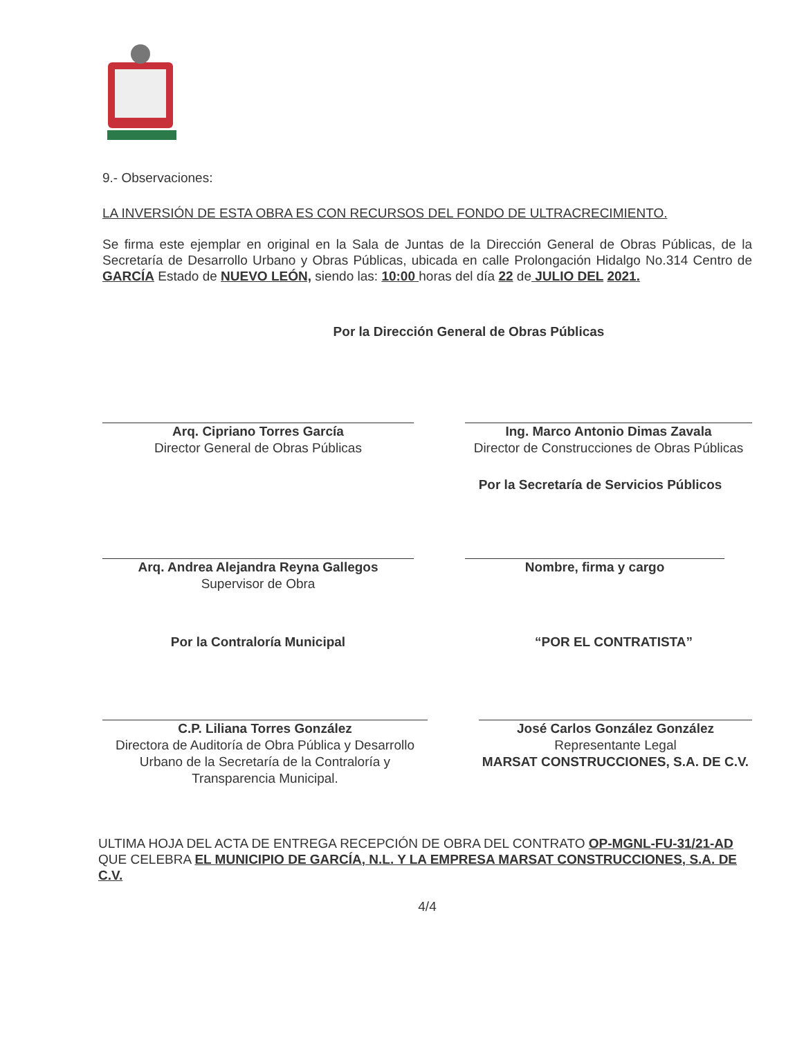9.- Observaciones:
LA INVERSIÓN DE ESTA OBRA ES CON RECURSOS DEL FONDO DE ULTRACRECIMIENTO.
Se firma este ejemplar en original en la Sala de Juntas de la Dirección General de Obras Públicas, de la Secretaría de Desarrollo Urbano y Obras Públicas, ubicada en calle Prolongación Hidalgo No.314 Centro de GARCÍA Estado de NUEVO LEÓN, siendo las: 10:00 horas del día 22 de JULIO DEL 2021.
Por la Dirección General de Obras Públicas
Arq. Cipriano Torres García
Director General de Obras Públicas
Ing. Marco Antonio Dimas Zavala
Director de Construcciones de Obras Públicas
Por la Secretaría de Servicios Públicos
Arq. Andrea Alejandra Reyna Gallegos
Supervisor de Obra
Nombre, firma y cargo
Por la Contraloría Municipal “POR EL CONTRATISTA”
C.P. Liliana Torres González
Directora de Auditoría de Obra Pública y Desarrollo Urbano de la Secretaría de la Contraloría y Transparencia Municipal.
José Carlos González González
Representante Legal
MARSAT CONSTRUCCIONES, S.A. DE C.V.
ULTIMA HOJA DEL ACTA DE ENTREGA RECEPCIÓN DE OBRA DEL CONTRATO OP-MGNL-FU-31/21-AD QUE CELEBRA EL MUNICIPIO DE GARCÍA, N.L. Y LA EMPRESA MARSAT CONSTRUCCIONES, S.A. DE C.V.
4/4